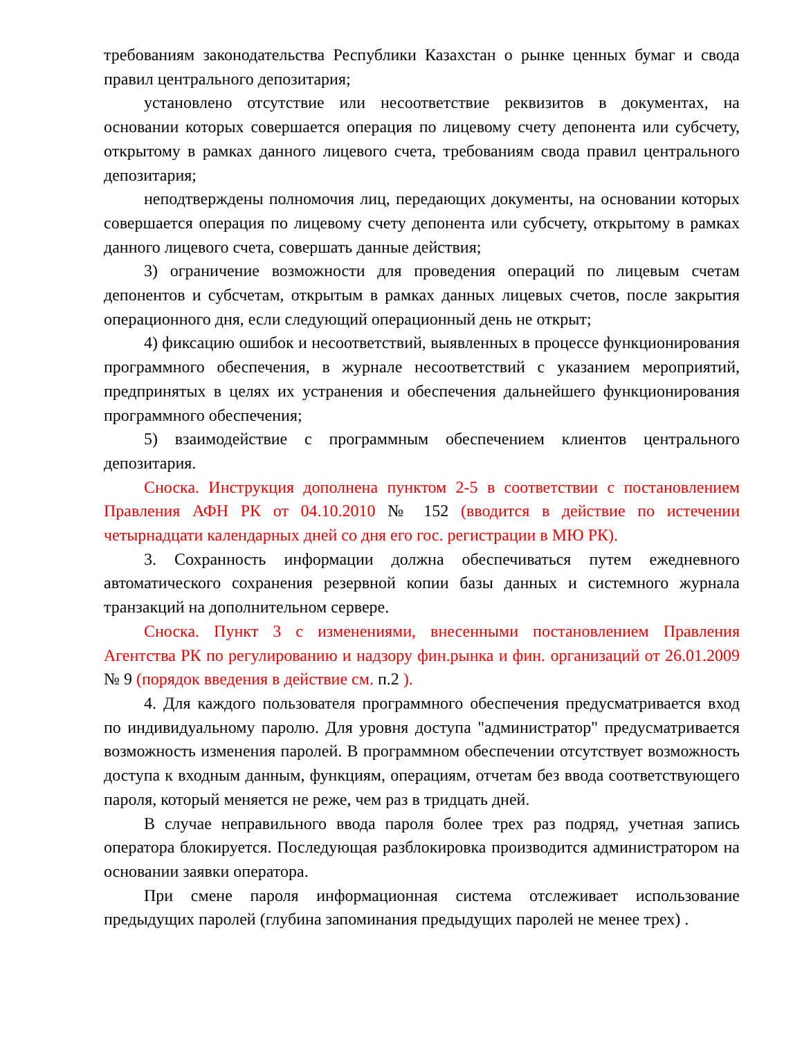требованиям законодательства Республики Казахстан о рынке ценных бумаг и свода правил центрального депозитария;
установлено отсутствие или несоответствие реквизитов в документах, на основании которых совершается операция по лицевому счету депонента или субсчету, открытому в рамках данного лицевого счета, требованиям свода правил центрального депозитария;
неподтверждены полномочия лиц, передающих документы, на основании которых совершается операция по лицевому счету депонента или субсчету, открытому в рамках данного лицевого счета, совершать данные действия;
3) ограничение возможности для проведения операций по лицевым счетам депонентов и субсчетам, открытым в рамках данных лицевых счетов, после закрытия операционного дня, если следующий операционный день не открыт;
4) фиксацию ошибок и несоответствий, выявленных в процессе функционирования программного обеспечения, в журнале несоответствий с указанием мероприятий, предпринятых в целях их устранения и обеспечения дальнейшего функционирования программного обеспечения;
5) взаимодействие с программным обеспечением клиентов центрального депозитария.
Сноска. Инструкция дополнена пунктом 2-5 в соответствии с постановлением Правления АФН РК от 04.10.2010 № 152 (вводится в действие по истечении четырнадцати календарных дней со дня его гос. регистрации в МЮ РК).
3. Сохранность информации должна обеспечиваться путем ежедневного автоматического сохранения резервной копии базы данных и системного журнала транзакций на дополнительном сервере.
Сноска. Пункт 3 с изменениями, внесенными постановлением Правления Агентства РК по регулированию и надзору фин.рынка и фин. организаций от 26.01.2009 № 9 (порядок введения в действие см. п.2 ).
4. Для каждого пользователя программного обеспечения предусматривается вход по индивидуальному паролю. Для уровня доступа "администратор" предусматривается возможность изменения паролей. В программном обеспечении отсутствует возможность доступа к входным данным, функциям, операциям, отчетам без ввода соответствующего пароля, который меняется не реже, чем раз в тридцать дней.
В случае неправильного ввода пароля более трех раз подряд, учетная запись оператора блокируется. Последующая разблокировка производится администратором на основании заявки оператора.
При смене пароля информационная система отслеживает использование предыдущих паролей (глубина запоминания предыдущих паролей не менее трех) .